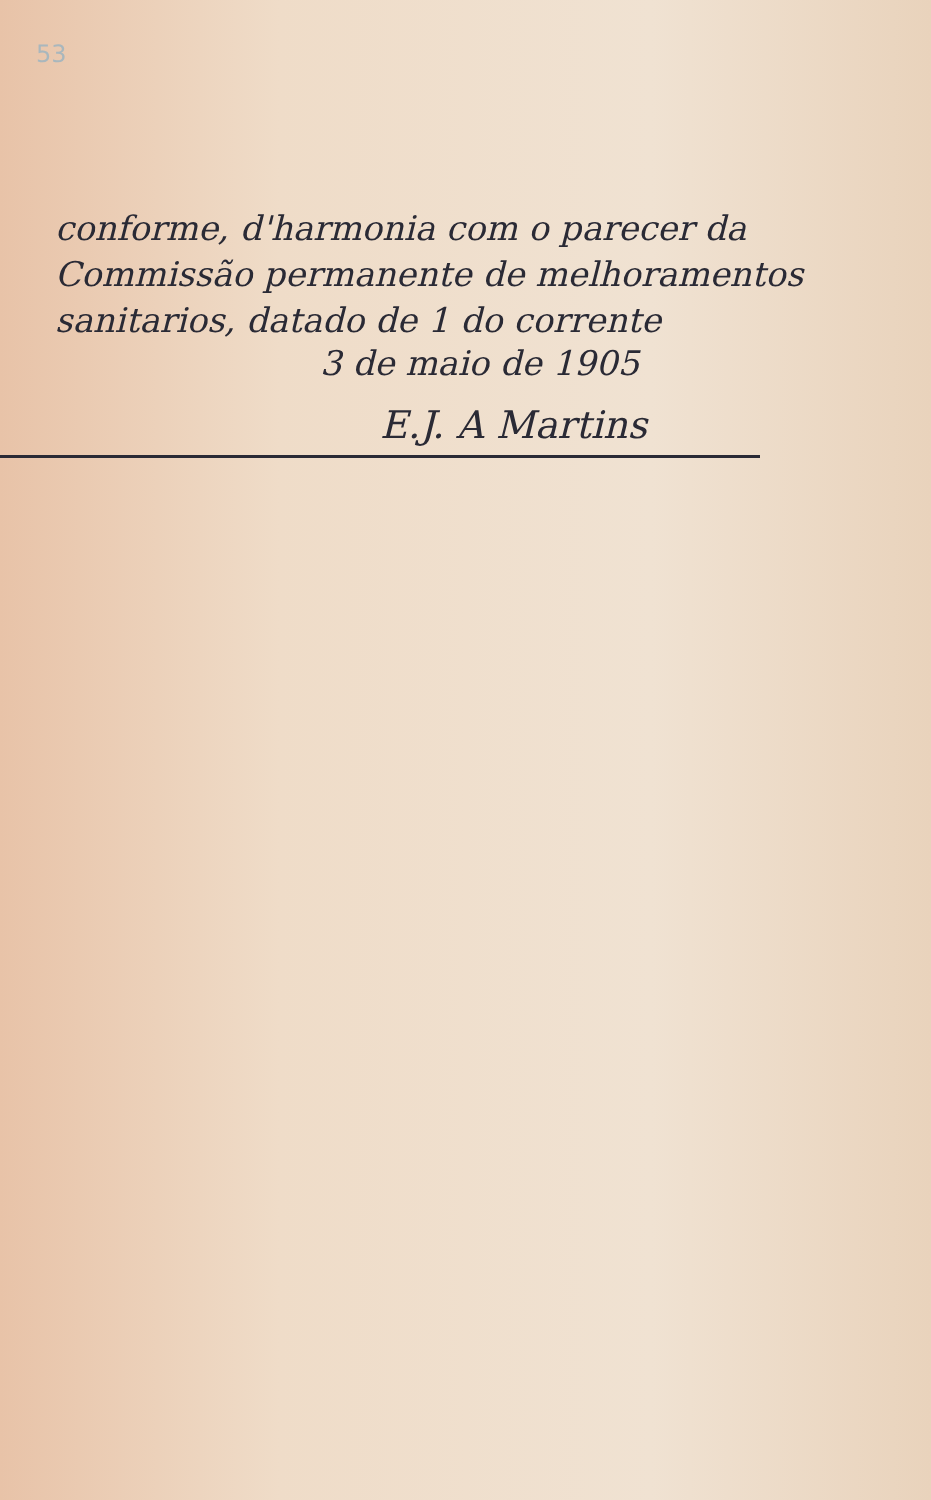53
conforme, d'harmonia com o parecer da Commissão permanente de melhoramentos sanitarios, datado de 1 do corrente
3 de maio de 1905
E.J. A Martins